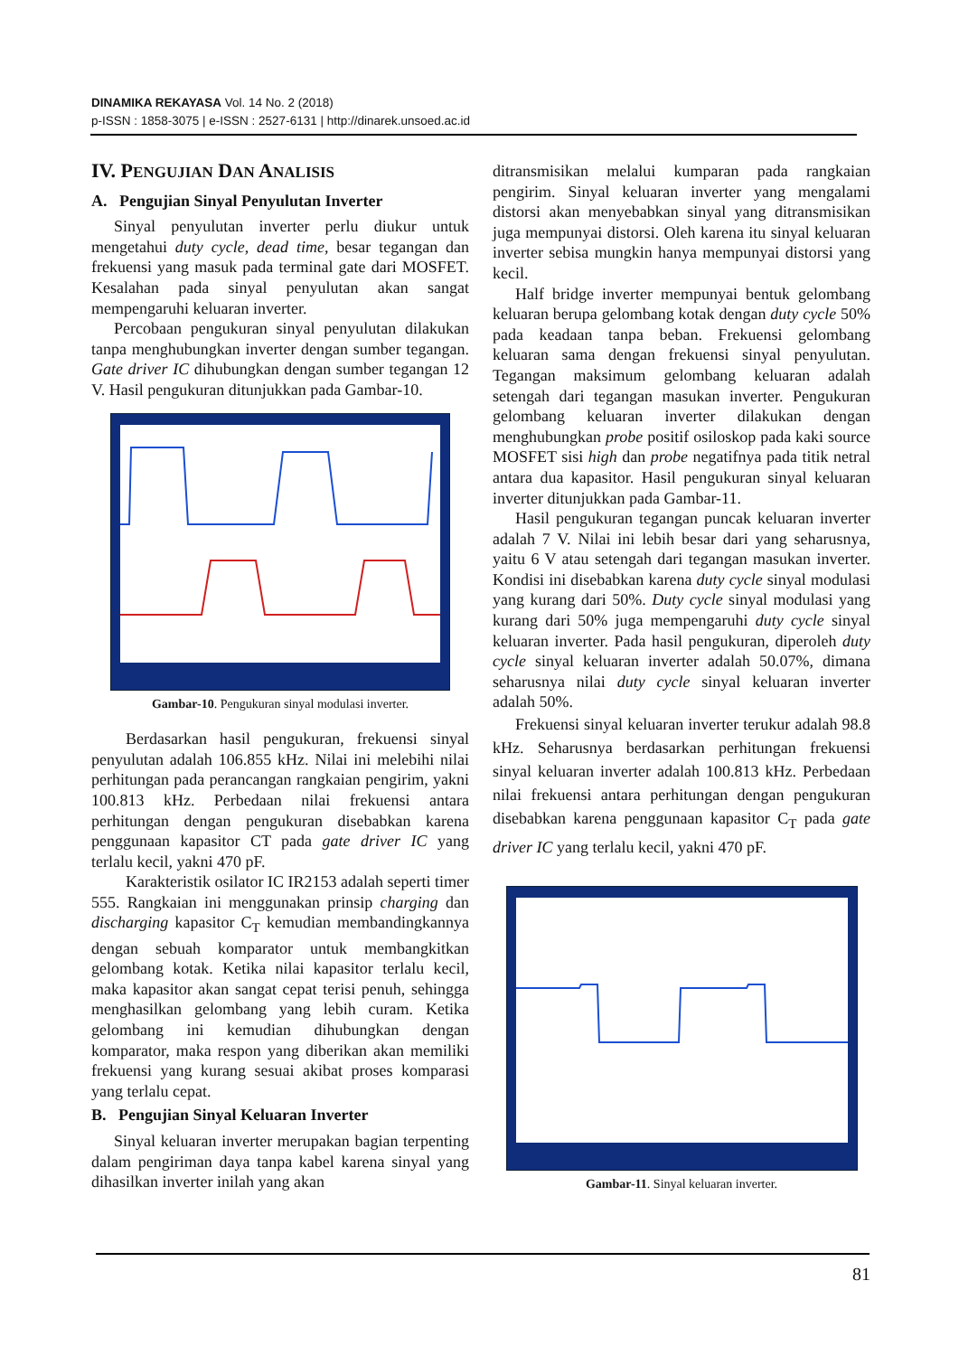DINAMIKA REKAYASA Vol. 14 No. 2 (2018)
p-ISSN : 1858-3075 | e-ISSN : 2527-6131 | http://dinarek.unsoed.ac.id
IV. PENGUJIAN DAN ANALISIS
A. Pengujian Sinyal Penyulutan Inverter
Sinyal penyulutan inverter perlu diukur untuk mengetahui duty cycle, dead time, besar tegangan dan frekuensi yang masuk pada terminal gate dari MOSFET. Kesalahan pada sinyal penyulutan akan sangat mempengaruhi keluaran inverter.
Percobaan pengukuran sinyal penyulutan dilakukan tanpa menghubungkan inverter dengan sumber tegangan. Gate driver IC dihubungkan dengan sumber tegangan 12 V. Hasil pengukuran ditunjukkan pada Gambar-10.
Gambar-10. Pengukuran sinyal modulasi inverter.
Berdasarkan hasil pengukuran, frekuensi sinyal penyulutan adalah 106.855 kHz. Nilai ini melebihi nilai perhitungan pada perancangan rangkaian pengirim, yakni 100.813 kHz. Perbedaan nilai frekuensi antara perhitungan dengan pengukuran disebabkan karena penggunaan kapasitor CT pada gate driver IC yang terlalu kecil, yakni 470 pF.
Karakteristik osilator IC IR2153 adalah seperti timer 555. Rangkaian ini menggunakan prinsip charging dan discharging kapasitor C<sub>T</sub> kemudian membandingkannya dengan sebuah komparator untuk membangkitkan gelombang kotak. Ketika nilai kapasitor terlalu kecil, maka kapasitor akan sangat cepat terisi penuh, sehingga menghasilkan gelombang yang lebih curam. Ketika gelombang ini kemudian dihubungkan dengan komparator, maka respon yang diberikan akan memiliki frekuensi yang kurang sesuai akibat proses komparasi yang terlalu cepat.
B. Pengujian Sinyal Keluaran Inverter
Sinyal keluaran inverter merupakan bagian terpenting dalam pengiriman daya tanpa kabel karena sinyal yang dihasilkan inverter inilah yang akan
ditransmisikan melalui kumparan pada rangkaian pengirim. Sinyal keluaran inverter yang mengalami distorsi akan menyebabkan sinyal yang ditransmisikan juga mempunyai distorsi. Oleh karena itu sinyal keluaran inverter sebisa mungkin hanya mempunyai distorsi yang kecil.
Half bridge inverter mempunyai bentuk gelombang keluaran berupa gelombang kotak dengan duty cycle 50% pada keadaan tanpa beban. Frekuensi gelombang keluaran sama dengan frekuensi sinyal penyulutan. Tegangan maksimum gelombang keluaran adalah setengah dari tegangan masukan inverter. Pengukuran gelombang keluaran inverter dilakukan dengan menghubungkan probe positif osiloskop pada kaki source MOSFET sisi high dan probe negatifnya pada titik netral antara dua kapasitor. Hasil pengukuran sinyal keluaran inverter ditunjukkan pada Gambar-11.
Hasil pengukuran tegangan puncak keluaran inverter adalah 7 V. Nilai ini lebih besar dari yang seharusnya, yaitu 6 V atau setengah dari tegangan masukan inverter. Kondisi ini disebabkan karena duty cycle sinyal modulasi yang kurang dari 50%. Duty cycle sinyal modulasi yang kurang dari 50% juga mempengaruhi duty cycle sinyal keluaran inverter. Pada hasil pengukuran, diperoleh duty cycle sinyal keluaran inverter adalah 50.07%, dimana seharusnya nilai duty cycle sinyal keluaran inverter adalah 50%.
Frekuensi sinyal keluaran inverter terukur adalah 98.8 kHz. Seharusnya berdasarkan perhitungan frekuensi sinyal keluaran inverter adalah 100.813 kHz. Perbedaan nilai frekuensi antara perhitungan dengan pengukuran disebabkan karena penggunaan kapasitor C<sub>T</sub> pada gate driver IC yang terlalu kecil, yakni 470 pF.
Gambar-11. Sinyal keluaran inverter.
81